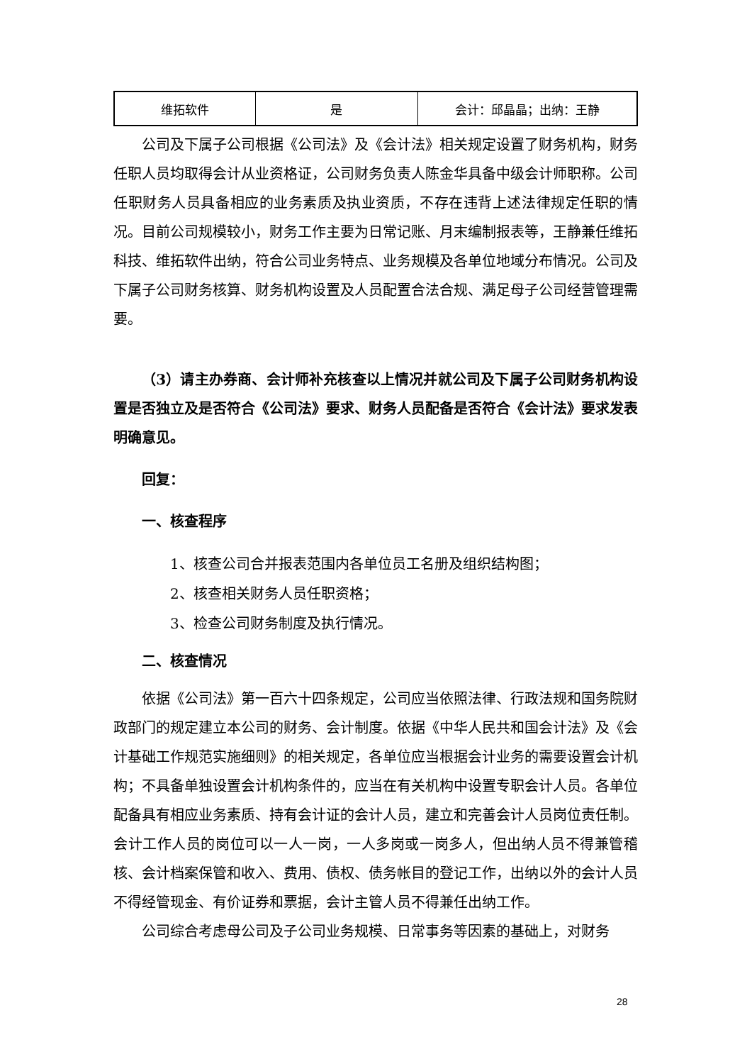| 维拓软件 | 是 | 会计：邱晶晶；出纳：王静 |
公司及下属子公司根据《公司法》及《会计法》相关规定设置了财务机构，财务任职人员均取得会计从业资格证，公司财务负责人陈金华具备中级会计师职称。公司任职财务人员具备相应的业务素质及执业资质，不存在违背上述法律规定任职的情况。目前公司规模较小，财务工作主要为日常记账、月末编制报表等，王静兼任维拓科技、维拓软件出纳，符合公司业务特点、业务规模及各单位地域分布情况。公司及下属子公司财务核算、财务机构设置及人员配置合法合规、满足母子公司经营管理需要。
（3）请主办券商、会计师补充核查以上情况并就公司及下属子公司财务机构设置是否独立及是否符合《公司法》要求、财务人员配备是否符合《会计法》要求发表明确意见。
回复：
一、核查程序
1、核查公司合并报表范围内各单位员工名册及组织结构图；
2、核查相关财务人员任职资格；
3、检查公司财务制度及执行情况。
二、核查情况
依据《公司法》第一百六十四条规定，公司应当依照法律、行政法规和国务院财政部门的规定建立本公司的财务、会计制度。依据《中华人民共和国会计法》及《会计基础工作规范实施细则》的相关规定，各单位应当根据会计业务的需要设置会计机构；不具备单独设置会计机构条件的，应当在有关机构中设置专职会计人员。各单位配备具有相应业务素质、持有会计证的会计人员，建立和完善会计人员岗位责任制。会计工作人员的岗位可以一人一岗，一人多岗或一岗多人，但出纳人员不得兼管稽核、会计档案保管和收入、费用、债权、债务帐目的登记工作，出纳以外的会计人员不得经管现金、有价证券和票据，会计主管人员不得兼任出纳工作。
公司综合考虑母公司及子公司业务规模、日常事务等因素的基础上，对财务
28